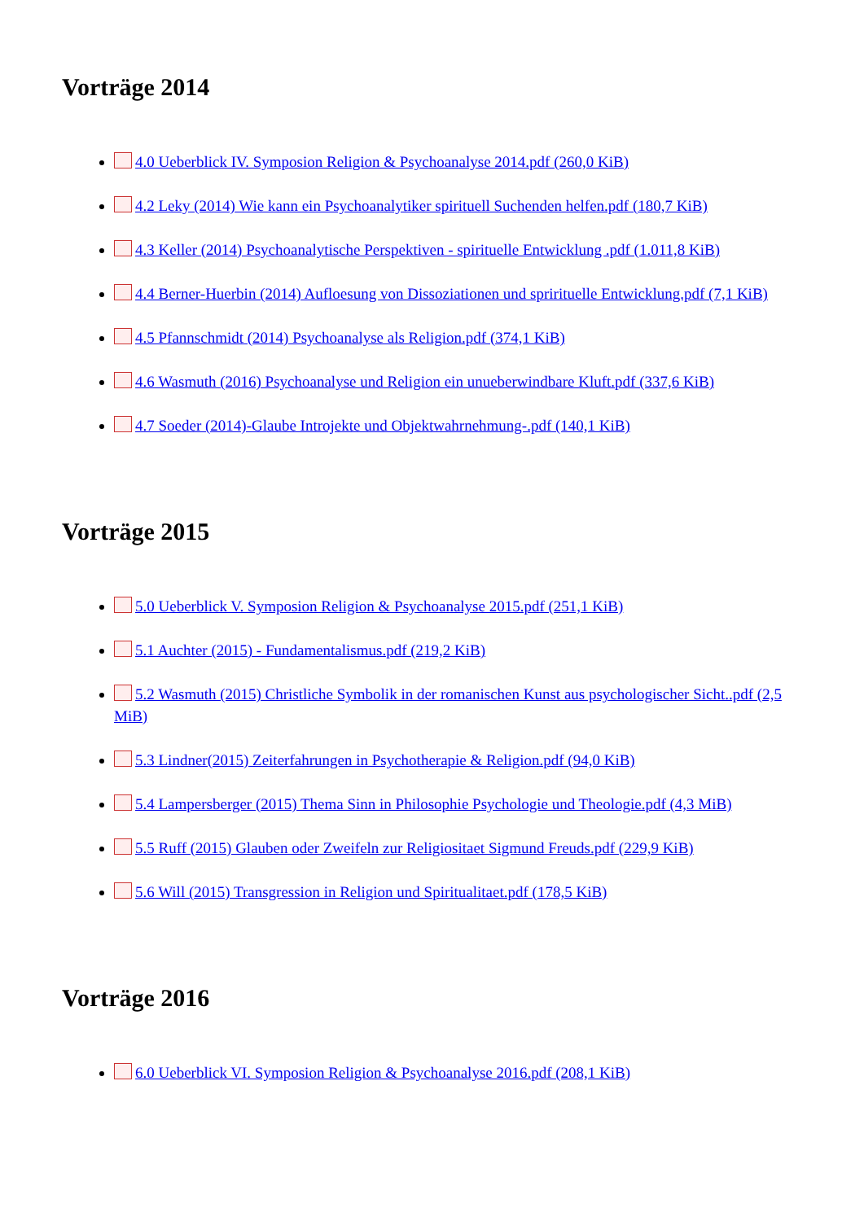Vorträge 2014
4.0 Ueberblick IV. Symposion Religion & Psychoanalyse 2014.pdf (260,0 KiB)
4.2 Leky (2014) Wie kann ein Psychoanalytiker spirituell Suchenden helfen.pdf (180,7 KiB)
4.3 Keller (2014) Psychoanalytische Perspektiven - spirituelle Entwicklung .pdf (1.011,8 KiB)
4.4 Berner-Huerbin (2014) Aufloesung von Dissoziationen und spriritue­lle Entwicklung.pdf (7,1 KiB)
4.5 Pfannschmidt (2014) Psychoanalyse als Religion.pdf (374,1 KiB)
4.6 Wasmuth (2016) Psychoanalyse und Religion ein unueberwindbare Kluft.pdf (337,6 KiB)
4.7 Soeder (2014)-Glaube Introjekte und Objektwahrnehmung-.pdf (140,1 KiB)
Vorträge 2015
5.0 Ueberblick V. Symposion Religion & Psychoanalyse 2015.pdf (251,1 KiB)
5.1 Auchter (2015) - Fundamentalismus.pdf (219,2 KiB)
5.2 Wasmuth (2015) Christliche Symbolik in der romanischen Kunst aus psychologischer Sicht..pdf (2,5 MiB)
5.3 Lindner(2015) Zeiterfahrungen in Psychotherapie & Religion.pdf (94,0 KiB)
5.4 Lampersberger (2015) Thema Sinn in Philosophie Psychologie und Theologie.pdf (4,3 MiB)
5.5 Ruff (2015) Glauben oder Zweifeln zur Religiositaet Sigmund Freuds.pdf (229,9 KiB)
5.6 Will (2015) Transgression in Religion und Spiritualitaet.pdf (178,5 KiB)
Vorträge 2016
6.0 Ueberblick VI. Symposion Religion & Psychoanalyse 2016.pdf (208,1 KiB)